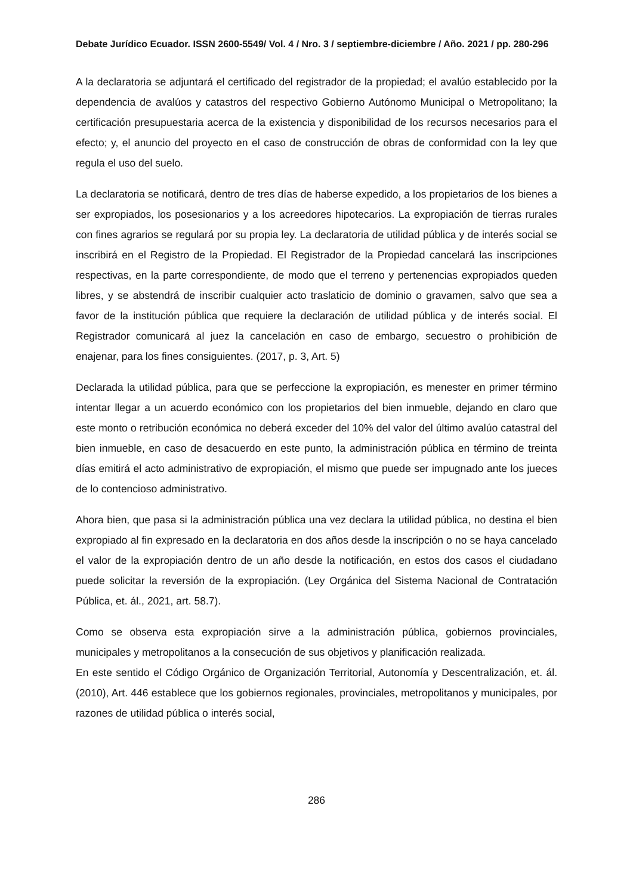Debate Jurídico Ecuador. ISSN 2600-5549/ Vol. 4 / Nro. 3 / septiembre-diciembre / Año. 2021 / pp. 280-296
A la declaratoria se adjuntará el certificado del registrador de la propiedad; el avalúo establecido por la dependencia de avalúos y catastros del respectivo Gobierno Autónomo Municipal o Metropolitano; la certificación presupuestaria acerca de la existencia y disponibilidad de los recursos necesarios para el efecto; y, el anuncio del proyecto en el caso de construcción de obras de conformidad con la ley que regula el uso del suelo.
La declaratoria se notificará, dentro de tres días de haberse expedido, a los propietarios de los bienes a ser expropiados, los posesionarios y a los acreedores hipotecarios. La expropiación de tierras rurales con fines agrarios se regulará por su propia ley. La declaratoria de utilidad pública y de interés social se inscribirá en el Registro de la Propiedad. El Registrador de la Propiedad cancelará las inscripciones respectivas, en la parte correspondiente, de modo que el terreno y pertenencias expropiados queden libres, y se abstendrá de inscribir cualquier acto traslaticio de dominio o gravamen, salvo que sea a favor de la institución pública que requiere la declaración de utilidad pública y de interés social. El Registrador comunicará al juez la cancelación en caso de embargo, secuestro o prohibición de enajenar, para los fines consiguientes. (2017, p. 3, Art. 5)
Declarada la utilidad pública, para que se perfeccione la expropiación, es menester en primer término intentar llegar a un acuerdo económico con los propietarios del bien inmueble, dejando en claro que este monto o retribución económica no deberá exceder del 10% del valor del último avalúo catastral del bien inmueble, en caso de desacuerdo en este punto, la administración pública en término de treinta días emitirá el acto administrativo de expropiación, el mismo que puede ser impugnado ante los jueces de lo contencioso administrativo.
Ahora bien, que pasa si la administración pública una vez declara la utilidad pública, no destina el bien expropiado al fin expresado en la declaratoria en dos años desde la inscripción o no se haya cancelado el valor de la expropiación dentro de un año desde la notificación, en estos dos casos el ciudadano puede solicitar la reversión de la expropiación. (Ley Orgánica del Sistema Nacional de Contratación Pública, et. ál., 2021, art. 58.7).
Como se observa esta expropiación sirve a la administración pública, gobiernos provinciales, municipales y metropolitanos a la consecución de sus objetivos y planificación realizada.
En este sentido el Código Orgánico de Organización Territorial, Autonomía y Descentralización, et. ál. (2010), Art. 446 establece que los gobiernos regionales, provinciales, metropolitanos y municipales, por razones de utilidad pública o interés social,
286